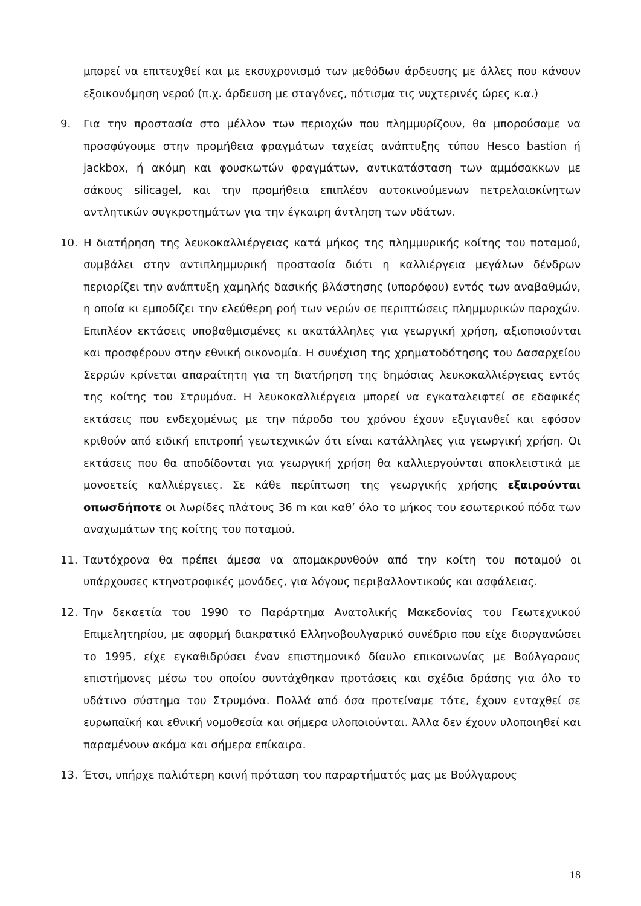μπορεί να επιτευχθεί και με εκσυχρονισμό των μεθόδων άρδευσης με άλλες που κάνουν εξοικονόμηση νερού (π.χ. άρδευση με σταγόνες, πότισμα τις νυχτερινές ώρες κ.α.)
9. Για την προστασία στο μέλλον των περιοχών που πλημμυρίζουν, θα μπορούσαμε να προσφύγουμε στην προμήθεια φραγμάτων ταχείας ανάπτυξης τύπου Hesco bastion ή jackbox, ή ακόμη και φουσκωτών φραγμάτων, αντικατάσταση των αμμόσακκων με σάκους silicagel, και την προμήθεια επιπλέον αυτοκινούμενων πετρελαιοκίνητων αντλητικών συγκροτημάτων για την έγκαιρη άντληση των υδάτων.
10. Η διατήρηση της λευκοκαλλιέργειας κατά μήκος της πλημμυρικής κοίτης του ποταμού, συμβάλει στην αντιπλημμυρική προστασία διότι η καλλιέργεια μεγάλων δένδρων περιορίζει την ανάπτυξη χαμηλής δασικής βλάστησης (υπορόφου) εντός των αναβαθμών, η οποία κι εμποδίζει την ελεύθερη ροή των νερών σε περιπτώσεις πλημμυρικών παροχών. Επιπλέον εκτάσεις υποβαθμισμένες κι ακατάλληλες για γεωργική χρήση, αξιοποιούνται και προσφέρουν στην εθνική οικονομία. Η συνέχιση της χρηματοδότησης του Δασαρχείου Σερρών κρίνεται απαραίτητη για τη διατήρηση της δημόσιας λευκοκαλλιέργειας εντός της κοίτης του Στρυμόνα. Η λευκοκαλλιέργεια μπορεί να εγκαταλειφτεί σε εδαφικές εκτάσεις που ενδεχομένως με την πάροδο του χρόνου έχουν εξυγιανθεί και εφόσον κριθούν από ειδική επιτροπή γεωτεχνικών ότι είναι κατάλληλες για γεωργική χρήση. Οι εκτάσεις που θα αποδίδονται για γεωργική χρήση θα καλλιεργούνται αποκλειστικά με μονοετείς καλλιέργειες. Σε κάθε περίπτωση της γεωργικής χρήσης εξαιρούνται οπωσδήποτε οι λωρίδες πλάτους 36 m και καθ’ όλο το μήκος του εσωτερικού πόδα των αναχωμάτων της κοίτης του ποταμού.
11. Ταυτόχρονα θα πρέπει άμεσα να απομακρυνθούν από την κοίτη του ποταμού οι υπάρχουσες κτηνοτροφικές μονάδες, για λόγους περιβαλλοντικούς και ασφάλειας.
12. Την δεκαετία του 1990 το Παράρτημα Ανατολικής Μακεδονίας του Γεωτεχνικού Επιμελητηρίου, με αφορμή διακρατικό Ελληνοβουλγαρικό συνέδριο που είχε διοργανώσει το 1995, είχε εγκαθιδρύσει έναν επιστημονικό δίαυλο επικοινωνίας με Βούλγαρους επιστήμονες μέσω του οποίου συντάχθηκαν προτάσεις και σχέδια δράσης για όλο το υδάτινο σύστημα του Στρυμόνα. Πολλά από όσα προτείναμε τότε, έχουν ενταχθεί σε ευρωπαϊκή και εθνική νομοθεσία και σήμερα υλοποιούνται. Άλλα δεν έχουν υλοποιηθεί και παραμένουν ακόμα και σήμερα επίκαιρα.
13. Έτσι, υπήρχε παλιότερη κοινή πρόταση του παραρτήματός μας με Βούλγαρους
18